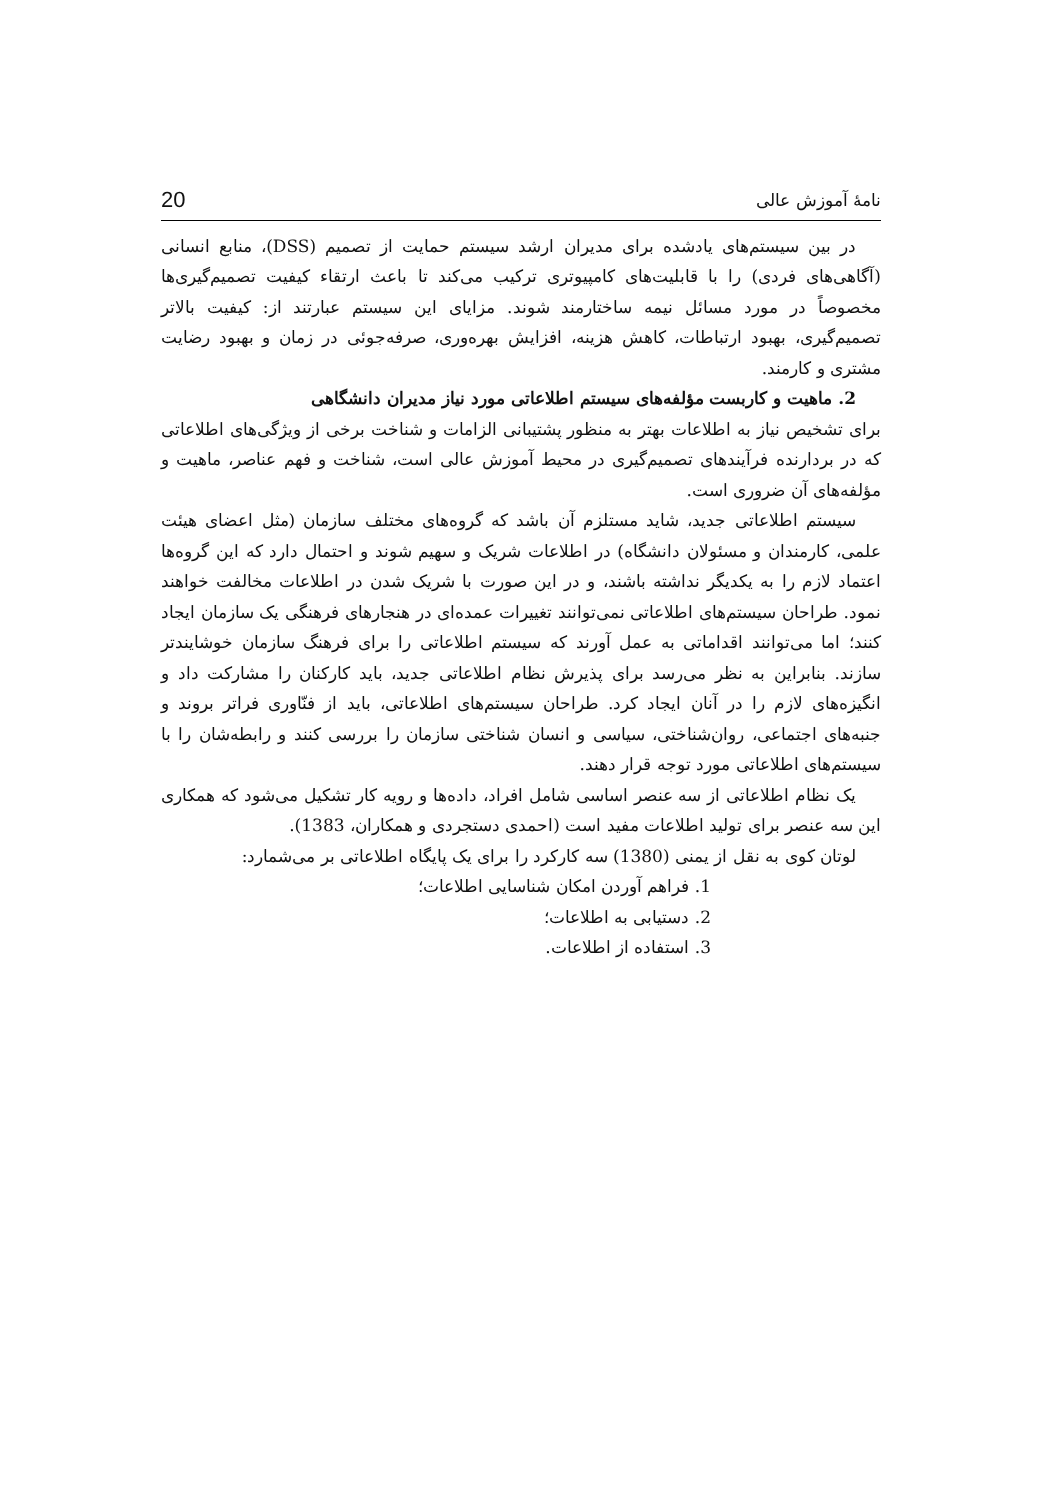نامهٔ آموزش عالی 20
در بین سیستم‌های یادشده برای مدیران ارشد سیستم حمایت از تصمیم (DSS)، منابع انسانی (آگاهی‌های فردی) را با قابلیت‌های کامپیوتری ترکیب می‌کند تا باعث ارتقاء کیفیت تصمیم‌گیری‌ها مخصوصاً در مورد مسائل نیمه ساختارمند شوند. مزایای این سیستم عبارتند از: کیفیت بالاتر تصمیم‌گیری، بهبود ارتباطات، کاهش هزینه، افزایش بهره‌وری، صرفه‌جوئی در زمان و بهبود رضایت مشتری و کارمند.
2. ماهیت و کاربست مؤلفه‌های سیستم اطلاعاتی مورد نیاز مدیران دانشگاهی
برای تشخیص نیاز به اطلاعات بهتر به منظور پشتیبانی الزامات و شناخت برخی از ویژگی‌های اطلاعاتی که در بردارنده فرآیندهای تصمیم‌گیری در محیط آموزش عالی است، شناخت و فهم عناصر، ماهیت و مؤلفه‌های آن ضروری است.
سیستم اطلاعاتی جدید، شاید مستلزم آن باشد که گروه‌های مختلف سازمان (مثل اعضای هیئت علمی، کارمندان و مسئولان دانشگاه) در اطلاعات شریک و سهیم شوند و احتمال دارد که این گروه‌ها اعتماد لازم را به یکدیگر نداشته باشند، و در این صورت با شریک شدن در اطلاعات مخالفت خواهند نمود. طراحان سیستم‌های اطلاعاتی نمی‌توانند تغییرات عمده‌ای در هنجارهای فرهنگی یک سازمان ایجاد کنند؛ اما می‌توانند اقداماتی به عمل آورند که سیستم اطلاعاتی را برای فرهنگ سازمان خوشایندتر سازند. بنابراین به نظر می‌رسد برای پذیرش نظام اطلاعاتی جدید، باید کارکنان را مشارکت داد و انگیزه‌های لازم را در آنان ایجاد کرد. طراحان سیستم‌های اطلاعاتی، باید از فنّاوری فراتر بروند و جنبه‌های اجتماعی، روان‌شناختی، سیاسی و انسان شناختی سازمان را بررسی کنند و رابطه‌شان را با سیستم‌های اطلاعاتی مورد توجه قرار دهند.
یک نظام اطلاعاتی از سه عنصر اساسی شامل افراد، داده‌ها و رویه کار تشکیل می‌شود که همکاری این سه عنصر برای تولید اطلاعات مفید است (احمدی دستجردی و همکاران، 1383).
لوتان کوی به نقل از یمنی (1380) سه کارکرد را برای یک پایگاه اطلاعاتی بر می‌شمارد:
1. فراهم آوردن امکان شناسایی اطلاعات؛
2. دستیابی به اطلاعات؛
3. استفاده از اطلاعات.